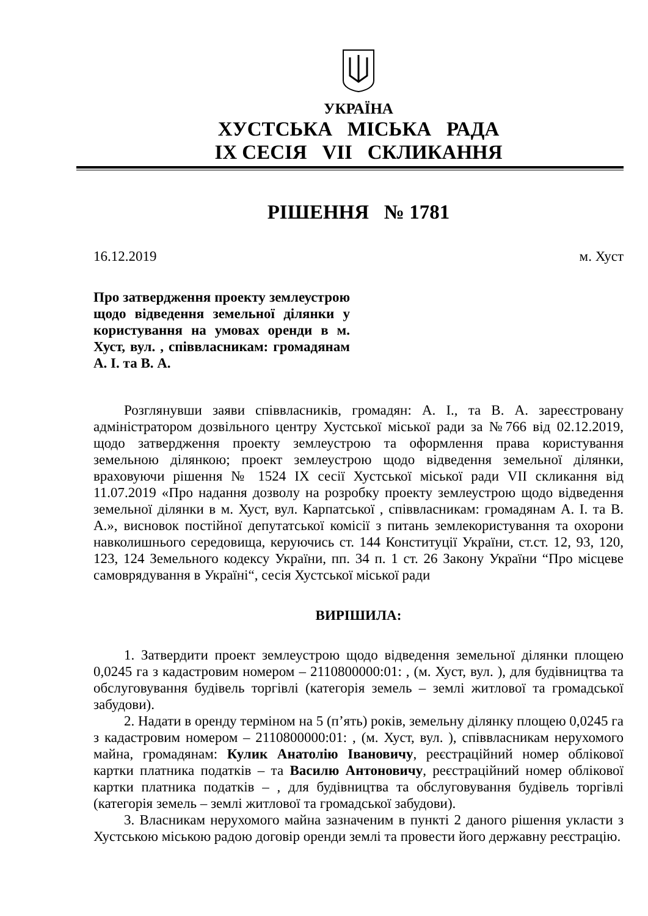УКРАЇНА
ХУСТСЬКА МІСЬКА РАДА
IX СЕСІЯ VII СКЛИКАННЯ
РІШЕННЯ № 1781
16.12.2019 м. Хуст
Про затвердження проекту землеустрою щодо відведення земельної ділянки у користування на умовах оренди в м. Хуст, вул. , співвласникам: громадянам А. І. та В. А.
Розглянувши заяви співвласників, громадян: А. І., та В. А. зареєстровану адміністратором дозвільного центру Хустської міської ради за №766 від 02.12.2019, щодо затвердження проекту землеустрою та оформлення права користування земельною ділянкою; проект землеустрою щодо відведення земельної ділянки, враховуючи рішення № 1524 IX сесії Хустської міської ради VII скликання від 11.07.2019 «Про надання дозволу на розробку проекту землеустрою щодо відведення земельної ділянки в м. Хуст, вул. Карпатської , співвласникам: громадянам А. І. та В. А.», висновок постійної депутатської комісії з питань землекористування та охорони навколишнього середовища, керуючись ст. 144 Конституції України, ст.ст. 12, 93, 120, 123, 124 Земельного кодексу України, пп. 34 п. 1 ст. 26 Закону України “Про місцеве самоврядування в Україні“, сесія Хустської міської ради
ВИРІШИЛА:
1. Затвердити проект землеустрою щодо відведення земельної ділянки площею 0,0245 га з кадастровим номером – 2110800000:01: , (м. Хуст, вул. ), для будівництва та обслуговування будівель торгівлі (категорія земель – землі житлової та громадської забудови).
2. Надати в оренду терміном на 5 (п’ять) років, земельну ділянку площею 0,0245 га з кадастровим номером – 2110800000:01: , (м. Хуст, вул. ), співвласникам нерухомого майна, громадянам: Кулик Анатолію Івановичу, реєстраційний номер облікової картки платника податків – та Василю Антоновичу, реєстраційний номер облікової картки платника податків – , для будівництва та обслуговування будівель торгівлі (категорія земель – землі житлової та громадської забудови).
3. Власникам нерухомого майна зазначеним в пункті 2 даного рішення укласти з Хустською міською радою договір оренди землі та провести його державну реєстрацію.